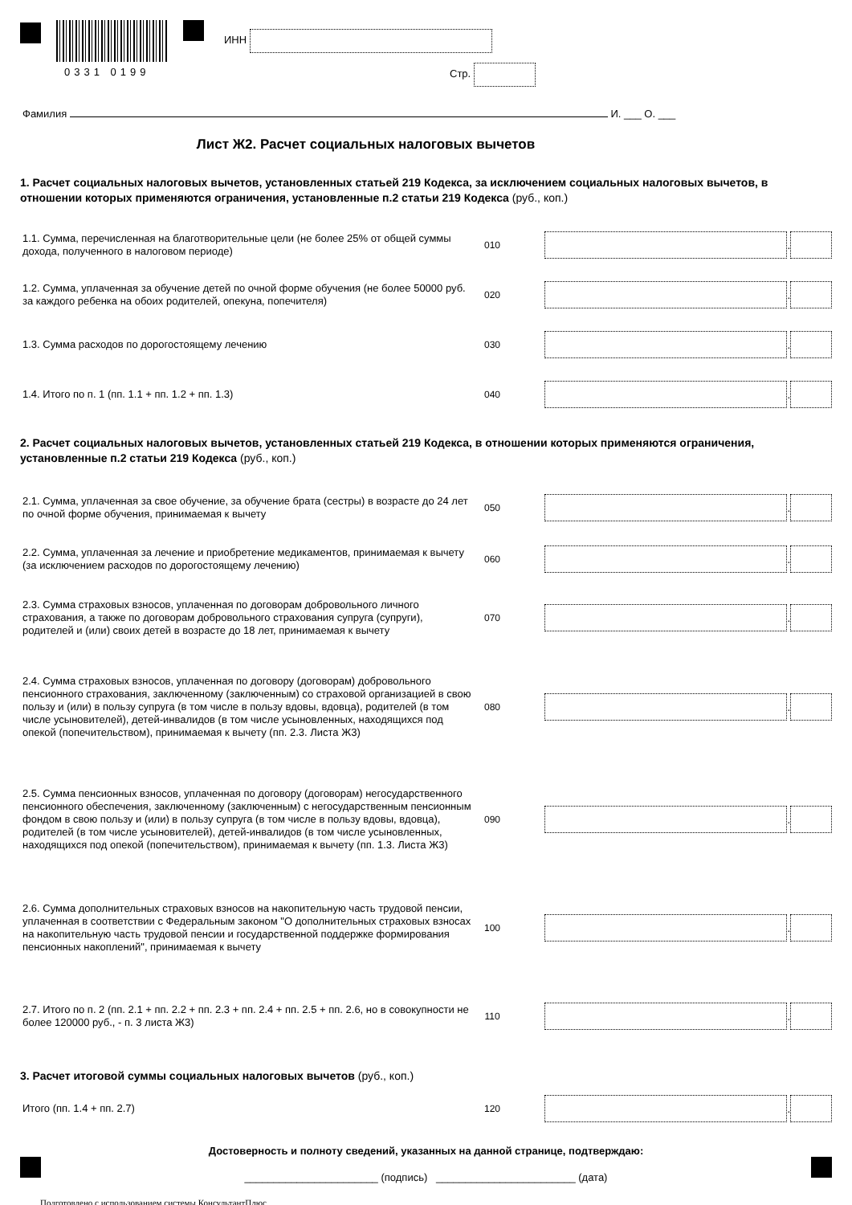0331 0199
ИНН
Стр.
Фамилия И. ___ О. ___
Лист Ж2. Расчет социальных налоговых вычетов
1. Расчет социальных налоговых вычетов, установленных статьей 219 Кодекса, за исключением социальных налоговых вычетов, в отношении которых применяются ограничения, установленные п.2 статьи 219 Кодекса (руб., коп.)
1.1. Сумма, перечисленная на благотворительные цели (не более 25% от общей суммы дохода, полученного в налоговом периоде)
010 .
1.2. Сумма, уплаченная за обучение детей по очной форме обучения (не более 50000 руб. за каждого ребенка на обоих родителей, опекуна, попечителя)
020 .
1.3. Сумма расходов по дорогостоящему лечению
030 .
1.4. Итого по п. 1 (пп. 1.1 + пп. 1.2 + пп. 1.3)
040 .
2. Расчет социальных налоговых вычетов, установленных статьей 219 Кодекса, в отношении которых применяются ограничения, установленные п.2 статьи 219 Кодекса (руб., коп.)
2.1. Сумма, уплаченная за свое обучение, за обучение брата (сестры) в возрасте до 24 лет по очной форме обучения, принимаемая к вычету
050 .
2.2. Сумма, уплаченная за лечение и приобретение медикаментов, принимаемая к вычету (за исключением расходов по дорогостоящему лечению)
060 .
2.3. Сумма страховых взносов, уплаченная по договорам добровольного личного страхования, а также по договорам добровольного страхования супруга (супруги), родителей и (или) своих детей в возрасте до 18 лет, принимаемая к вычету
070 .
2.4. Сумма страховых взносов, уплаченная по договору (договорам) добровольного пенсионного страхования, заключенному (заключенным) со страховой организацией в свою пользу и (или) в пользу супруга (в том числе в пользу вдовы, вдовца), родителей (в том числе усыновителей), детей-инвалидов (в том числе усыновленных, находящихся под опекой (попечительством), принимаемая к вычету (пп. 2.3. Листа Ж3)
080 .
2.5. Сумма пенсионных взносов, уплаченная по договору (договорам) негосударственного пенсионного обеспечения, заключенному (заключенным) с негосударственным пенсионным фондом в свою пользу и (или) в пользу супруга (в том числе в пользу вдовы, вдовца), родителей (в том числе усыновителей), детей-инвалидов (в том числе усыновленных, находящихся под опекой (попечительством), принимаемая к вычету (пп. 1.3. Листа Ж3)
090 .
2.6. Сумма дополнительных страховых взносов на накопительную часть трудовой пенсии, уплаченная в соответствии с Федеральным законом "О дополнительных страховых взносах на накопительную часть трудовой пенсии и государственной поддержке формирования пенсионных накоплений", принимаемая к вычету
100 .
2.7. Итого по п. 2 (пп. 2.1 + пп. 2.2 + пп. 2.3 + пп. 2.4 + пп. 2.5 + пп. 2.6, но в совокупности не более 120000 руб., - п. 3 листа Ж3)
110 .
3. Расчет итоговой суммы социальных налоговых вычетов (руб., коп.)
Итого (пп. 1.4 + пп. 2.7)
120 .
Достоверность и полноту сведений, указанных на данной странице, подтверждаю:
_______________________ (подпись) ________________________ (дата)
Подготовлено с использованием системы КонсультантПлюс